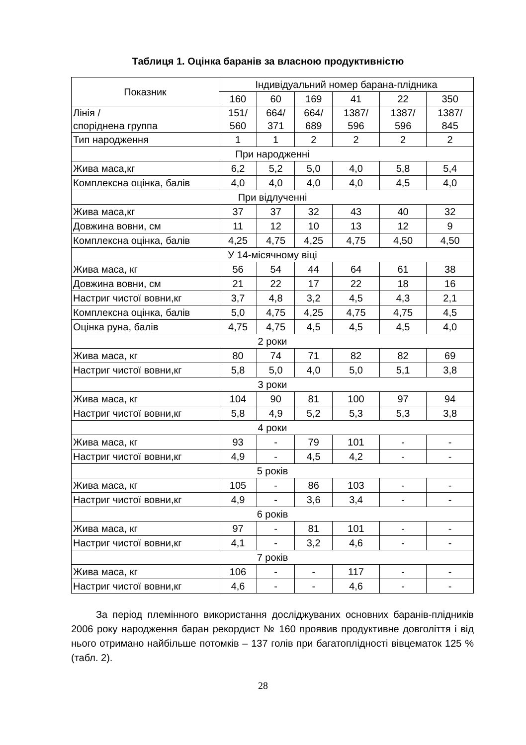Таблиця 1. Оцінка баранів за власною продуктивністю
| Показник | Індивідуальний номер барана-плідника | | | | | |
| --- | --- | --- | --- | --- | --- | --- |
| | 160 | 60 | 169 | 41 | 22 | 350 |
| Лінія / споріднена группа | 151/ 560 | 664/ 371 | 664/ 689 | 1387/ 596 | 1387/ 596 | 1387/ 845 |
| Тип народження | 1 | 1 | 2 | 2 | 2 | 2 |
| При народженні | | | | | | |
| Жива маса,кг | 6,2 | 5,2 | 5,0 | 4,0 | 5,8 | 5,4 |
| Комплексна оцінка, балів | 4,0 | 4,0 | 4,0 | 4,0 | 4,5 | 4,0 |
| При відлученні | | | | | | |
| Жива маса,кг | 37 | 37 | 32 | 43 | 40 | 32 |
| Довжина вовни, см | 11 | 12 | 10 | 13 | 12 | 9 |
| Комплексна оцінка, балів | 4,25 | 4,75 | 4,25 | 4,75 | 4,50 | 4,50 |
| У 14-місячному віці | | | | | | |
| Жива маса, кг | 56 | 54 | 44 | 64 | 61 | 38 |
| Довжина вовни, см | 21 | 22 | 17 | 22 | 18 | 16 |
| Настриг чистої вовни,кг | 3,7 | 4,8 | 3,2 | 4,5 | 4,3 | 2,1 |
| Комплексна оцінка, балів | 5,0 | 4,75 | 4,25 | 4,75 | 4,75 | 4,5 |
| Оцінка руна, балів | 4,75 | 4,75 | 4,5 | 4,5 | 4,5 | 4,0 |
| 2 роки | | | | | | |
| Жива маса, кг | 80 | 74 | 71 | 82 | 82 | 69 |
| Настриг чистої вовни,кг | 5,8 | 5,0 | 4,0 | 5,0 | 5,1 | 3,8 |
| 3 роки | | | | | | |
| Жива маса, кг | 104 | 90 | 81 | 100 | 97 | 94 |
| Настриг чистої вовни,кг | 5,8 | 4,9 | 5,2 | 5,3 | 5,3 | 3,8 |
| 4 роки | | | | | | |
| Жива маса, кг | 93 | - | 79 | 101 | - | - |
| Настриг чистої вовни,кг | 4,9 | - | 4,5 | 4,2 | - | - |
| 5 років | | | | | | |
| Жива маса, кг | 105 | - | 86 | 103 | - | - |
| Настриг чистої вовни,кг | 4,9 | - | 3,6 | 3,4 | - | - |
| 6 років | | | | | | |
| Жива маса, кг | 97 | - | 81 | 101 | - | - |
| Настриг чистої вовни,кг | 4,1 | - | 3,2 | 4,6 | - | - |
| 7 років | | | | | | |
| Жива маса, кг | 106 | - | - | 117 | - | - |
| Настриг чистої вовни,кг | 4,6 | - | - | 4,6 | - | - |
За період племінного використання досліджуваних основних баранів-плідників 2006 року народження баран рекордист № 160 проявив продуктивне довголіття і від нього отримано найбільше потомків – 137 голів при багатоплідності вівцематок 125 % (табл. 2).
28